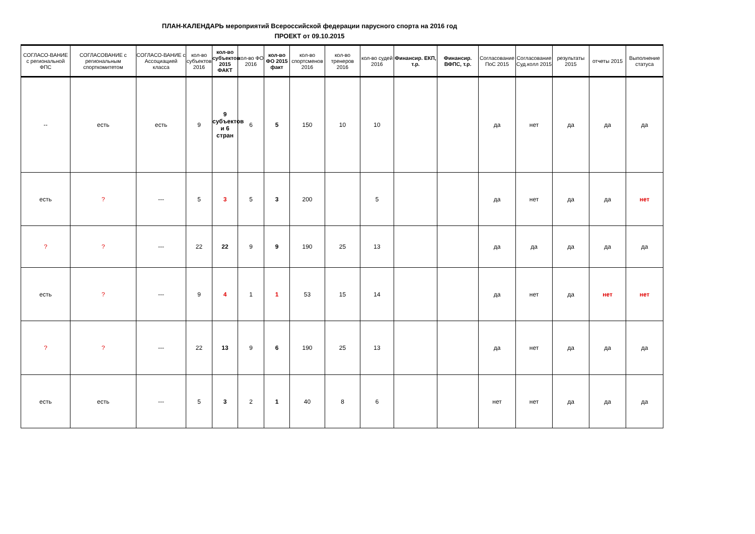ПЛАН-КАЛЕНДАРЬ мероприятий Всероссийской федерации парусного спорта на 2016 год
ПРОЕКТ от 09.10.2015
| СОГЛАСО-ВАНИЕ с региональной ФПС | СОГЛАСОВАНИЕ с региональным спорткомитетом | СОГЛАСО-ВАНИЕ с Ассоциацией класса | кол-во субъектов 2016 | кол-во субъектов 2015 ФАКТ | кол-во ФО 2016 | кол-во ФО 2015 факт | кол-во спортсменов 2016 | кол-во тренеров 2016 | кол-во судей 2016 | Финансир. ЕКП, т.р. | Финансир. ВФПС, т.р. | Согласование ПоС 2015 | Согласование Суд.колл 2015 | результаты 2015 | отчеты 2015 | Выполнение статуса |
| --- | --- | --- | --- | --- | --- | --- | --- | --- | --- | --- | --- | --- | --- | --- | --- | --- |
| -- | есть | есть | 9 | 9 субъектов и 6 стран | 6 | 5 | 150 | 10 | 10 | | | да | нет | да | да | да |
| есть | ? | --- | 5 | 3 | 5 | 3 | 200 | | 5 | | | да | нет | да | да | нет |
| ? | ? | --- | 22 | 22 | 9 | 9 | 190 | 25 | 13 | | | да | да | да | да | да |
| есть | ? | --- | 9 | 4 | 1 | 1 | 53 | 15 | 14 | | | да | нет | да | нет | нет |
| ? | ? | --- | 22 | 13 | 9 | 6 | 190 | 25 | 13 | | | да | нет | да | да | да |
| есть | есть | --- | 5 | 3 | 2 | 1 | 40 | 8 | 6 | | | нет | нет | да | да | да |